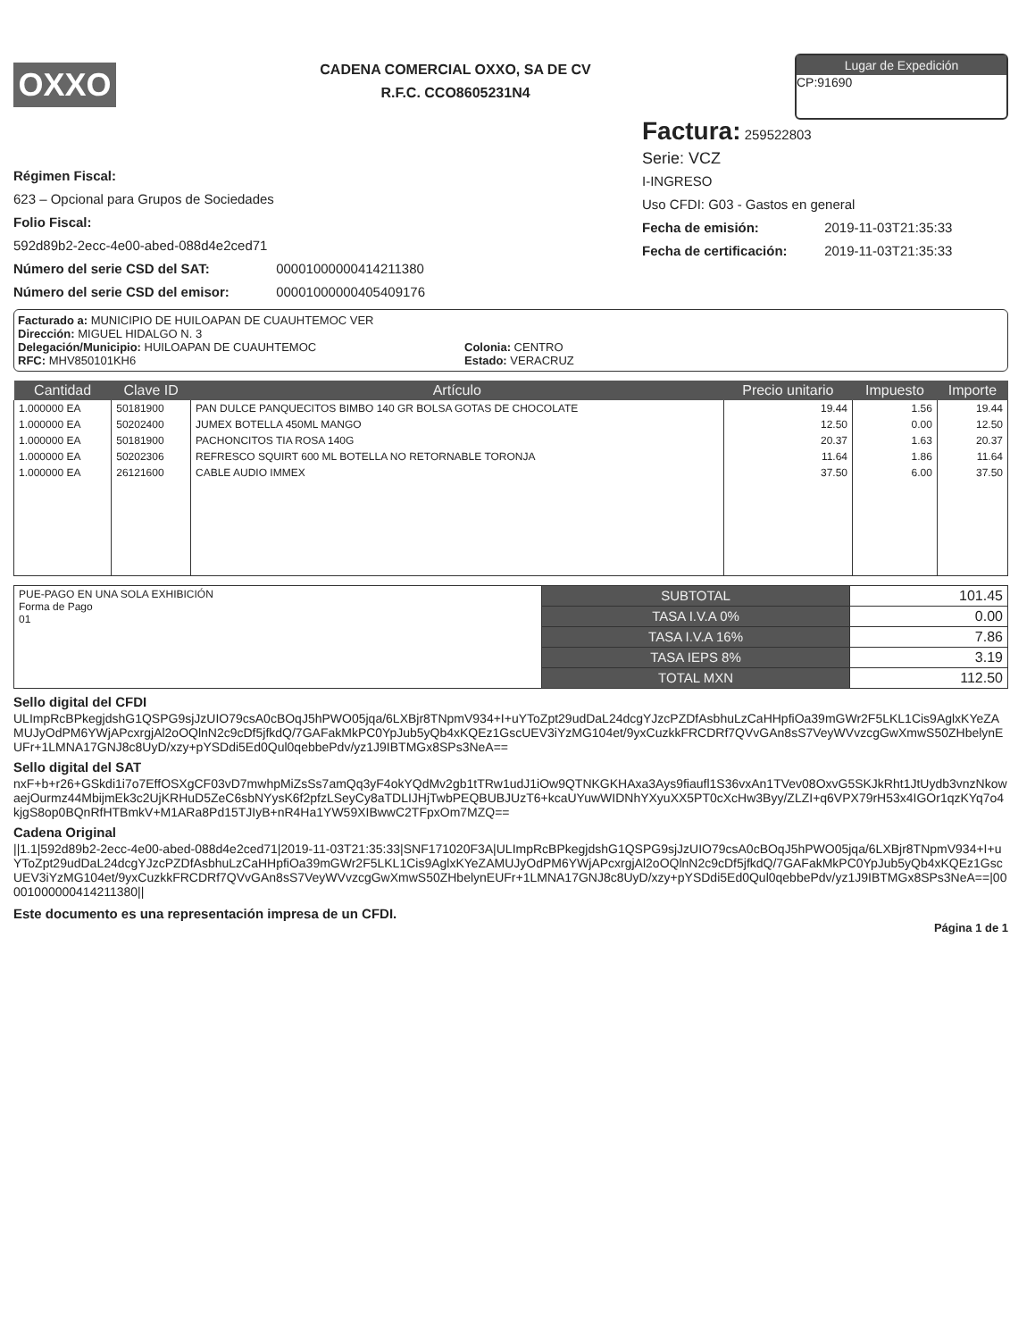OXXO
CADENA COMERCIAL OXXO, SA DE CV
R.F.C. CCO8605231N4
Lugar de Expedición
CP:91690
Régimen Fiscal:
623 – Opcional para Grupos de Sociedades
Folio Fiscal:
592d89b2-2ecc-4e00-abed-088d4e2ced71
Número del serie CSD del SAT: 00001000000414211380
Número del serie CSD del emisor: 00001000000405409176
Factura: 259522803
Serie: VCZ
I-INGRESO
Uso CFDI: G03 - Gastos en general
Fecha de emisión: 2019-11-03T21:35:33
Fecha de certificación: 2019-11-03T21:35:33
Facturado a: MUNICIPIO DE HUILOAPAN DE CUAUHTEMOC VER
Dirección: MIGUEL HIDALGO N. 3
Delegación/Municipio: HUILOAPAN DE CUAUHTEMOC Colonia: CENTRO
RFC: MHV850101KH6 Estado: VERACRUZ
| Cantidad | Clave ID | Artículo | Precio unitario | Impuesto | Importe |
| --- | --- | --- | --- | --- | --- |
| 1.000000 EA | 50181900 | PAN DULCE PANQUECITOS BIMBO 140 GR BOLSA GOTAS DE CHOCOLATE | 19.44 | 1.56 | 19.44 |
| 1.000000 EA | 50202400 | JUMEX BOTELLA 450ML MANGO | 12.50 | 0.00 | 12.50 |
| 1.000000 EA | 50181900 | PACHONCITOS TIA ROSA 140G | 20.37 | 1.63 | 20.37 |
| 1.000000 EA | 50202306 | REFRESCO SQUIRT 600 ML BOTELLA NO RETORNABLE TORONJA | 11.64 | 1.86 | 11.64 |
| 1.000000 EA | 26121600 | CABLE AUDIO IMMEX | 37.50 | 6.00 | 37.50 |
| PUE-PAGO EN UNA SOLA EXHIBICIÓN Forma de Pago 01 | SUBTOTAL | 101.45 |
| | TASA I.V.A 0% | 0.00 |
| | TASA I.V.A 16% | 7.86 |
| | TASA IEPS 8% | 3.19 |
| | TOTAL MXN | 112.50 |
Sello digital del CFDI
ULImpRcBPkegjdshG1QSPG9sjJzUIO79csA0cBOqJ5hPWO05jqa/6LXBjr8TNpmV934+I+uYToZpt29udDaL24dcgYJzcPZDfAsbhuLzCaHHpfiOa39mGWr2F5LKL1Cis9AglxKYeZAMUJyOdPM6YWjAPcxrgjAl2oOQlnN2c9cDf5jfkdQ/7GAFakMkPC0YpJub5yQb4xKQEz1GscUEV3iYzMG104et/9yxCuzkkFRCDRf7QVvGAn8sS7VeyWVvzcgGwXmwS50ZHbelynEUFr+1LMNA17GNJ8c8UyD/xzy+pYSDdi5Ed0Qul0qebbePdv/yz1J9IBTMGx8SPs3NeA==
Sello digital del SAT
nxF+b+r26+GSkdi1i7o7EffOSXgCF03vD7mwhpMiZsSs7amQq3yF4okYQdMv2gb1tTRw1udJ1iOw9QTNKGKHAxa3Ays9fiaufl1S36vxAn1TVev08OxvG5SKJkRht1JtUydb3vnzNkowaejOurmz44MbijmEk3c2UjKRHuD5ZeC6sbNYysK6f2pfzLSeyCy8aTDLIJHjTwbPEQBUBJUzT6+kcaUYuwWIDNhYXyuXX5PT0cXcHw3Byy/ZLZI+q6VPX79rH53x4IGOr1qzKYq7o4kjgS8op0BQnRfHTBmkV+M1ARa8Pd15TJIyB+nR4Ha1YW59XIBwwC2TFpxOm7MZQ==
Cadena Original
||1.1|592d89b2-2ecc-4e00-abed-088d4e2ced71|2019-11-03T21:35:33|SNF171020F3A|ULImpRcBPkegjdshG1QSPG9sjJzUIO79csA0cBOqJ5hPWO05jqa/6LXBjr8TNpmV934+I+uYToZpt29udDaL24dcgYJzcPZDfAsbhuLzCaHHpfiOa39mGWr2F5LKL1Cis9AglxKYeZAMUJyOdPM6YWjAPcxrgjAl2oOQlnN2c9cDf5jfkdQ/7GAFakMkPC0YpJub5yQb4xKQEz1GscUEV3iYzMG104et/9yxCuzkkFRCDRf7QVvGAn8sS7VeyWVvzcgGwXmwS50ZHbelynEUFr+1LMNA17GNJ8c8UyD/xzy+pYSDdi5Ed0Qul0qebbePdv/yz1J9IBTMGx8SPs3NeA==|00001000000414211380||
Este documento es una representación impresa de un CFDI.
Página 1 de 1